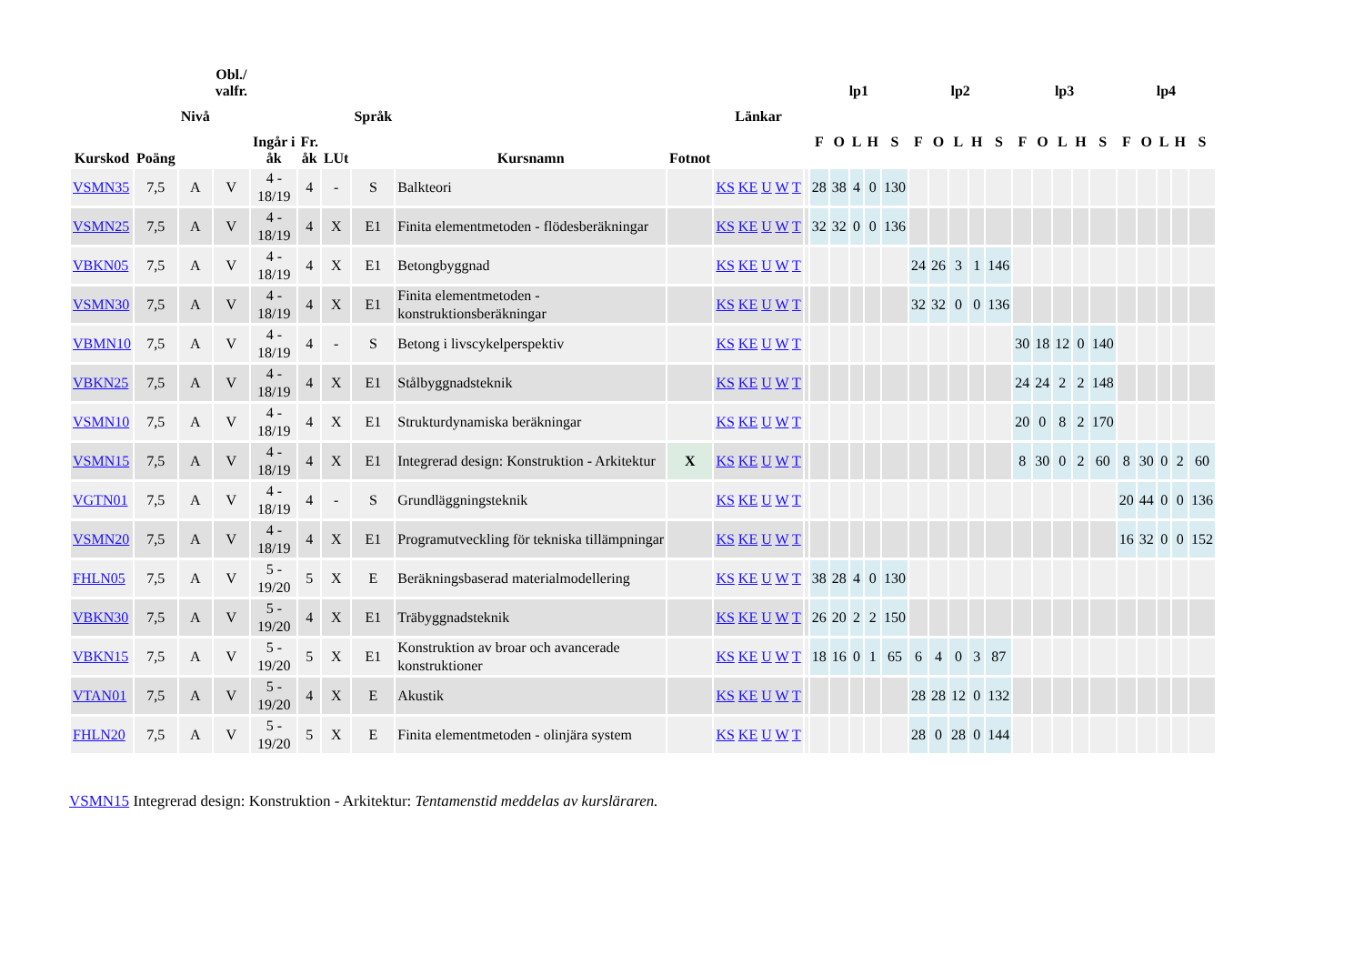| Kurskod | Poäng | Nivå | Obl./ valfr. | Ingår i åk | Fr. åk | LUt | Språk | Kursnamn | Fotnot | Länkar | | lp1 | | | | | lp2 | | | | | lp3 | | | | | lp4 | | | | |
| --- | --- | --- | --- | --- | --- | --- | --- | --- | --- | --- | --- | --- | --- | --- | --- | --- | --- | --- | --- | --- | --- | --- | --- | --- | --- | --- | --- | --- | --- | --- | --- |
| | | | | | | | | | | | | F | O | L | H | S | F | O | L | H | S | F | O | L | H | S | F | O | L | H | S |
| VSMN35 | 7,5 | A | V | 4 - 18/19 | 4 | - | S | Balkteori | | KS KE U W T | | 28 | 38 | 4 | 0 | 130 | | | | | | | | | | | | | | | |
| VSMN25 | 7,5 | A | V | 4 - 18/19 | 4 | X | E1 | Finita elementmetoden - flödesberäkningar | | KS KE U W T | | 32 | 32 | 0 | 0 | 136 | | | | | | | | | | | | | | | |
| VBKN05 | 7,5 | A | V | 4 - 18/19 | 4 | X | E1 | Betongbyggnad | | KS KE U W T | | | | | | | 24 | 26 | 3 | 1 | 146 | | | | | | | | | | |
| VSMN30 | 7,5 | A | V | 4 - 18/19 | 4 | X | E1 | Finita elementmetoden - konstruktionsberäkningar | | KS KE U W T | | | | | | | 32 | 32 | 0 | 0 | 136 | | | | | | | | | | |
| VBMN10 | 7,5 | A | V | 4 - 18/19 | 4 | - | S | Betong i livscykelperspektiv | | KS KE U W T | | | | | | | | | | | | 30 | 18 | 12 | 0 | 140 | | | | | |
| VBKN25 | 7,5 | A | V | 4 - 18/19 | 4 | X | E1 | Stålbyggnadsteknik | | KS KE U W T | | | | | | | | | | | | 24 | 24 | 2 | 2 | 148 | | | | | |
| VSMN10 | 7,5 | A | V | 4 - 18/19 | 4 | X | E1 | Strukturdynamiska beräkningar | | KS KE U W T | | | | | | | | | | | | 20 | 0 | 8 | 2 | 170 | | | | | |
| VSMN15 | 7,5 | A | V | 4 - 18/19 | 4 | X | E1 | Integrerad design: Konstruktion - Arkitektur | X | KS KE U W T | | | | | | | | | | | | 8 | 30 | 0 | 2 | 60 | 8 | 30 | 0 | 2 | 60 |
| VGTN01 | 7,5 | A | V | 4 - 18/19 | 4 | - | S | Grundläggningsteknik | | KS KE U W T | | | | | | | | | | | | | | | | | 20 | 44 | 0 | 0 | 136 |
| VSMN20 | 7,5 | A | V | 4 - 18/19 | 4 | X | E1 | Programutveckling för tekniska tillämpningar | | KS KE U W T | | | | | | | | | | | | | | | | | 16 | 32 | 0 | 0 | 152 |
| FHLN05 | 7,5 | A | V | 5 - 19/20 | 5 | X | E | Beräkningsbaserad materialmodellering | | KS KE U W T | | 38 | 28 | 4 | 0 | 130 | | | | | | | | | | | | | | | |
| VBKN30 | 7,5 | A | V | 5 - 19/20 | 4 | X | E1 | Träbyggnadsteknik | | KS KE U W T | | 26 | 20 | 2 | 2 | 150 | | | | | | | | | | | | | | | |
| VBKN15 | 7,5 | A | V | 5 - 19/20 | 5 | X | E1 | Konstruktion av broar och avancerade konstruktioner | | KS KE U W T | | 18 | 16 | 0 | 1 | 65 | 6 | 4 | 0 | 3 | 87 | | | | | | | | | | |
| VTAN01 | 7,5 | A | V | 5 - 19/20 | 4 | X | E | Akustik | | KS KE U W T | | | | | | | 28 | 28 | 12 | 0 | 132 | | | | | | | | | | |
| FHLN20 | 7,5 | A | V | 5 - 19/20 | 5 | X | E | Finita elementmetoden - olinjära system | | KS KE U W T | | | | | | | 28 | 0 | 28 | 0 | 144 | | | | | | | | | | |
VSMN15 Integrerad design: Konstruktion - Arkitektur: Tentamenstid meddelas av kursläraren.